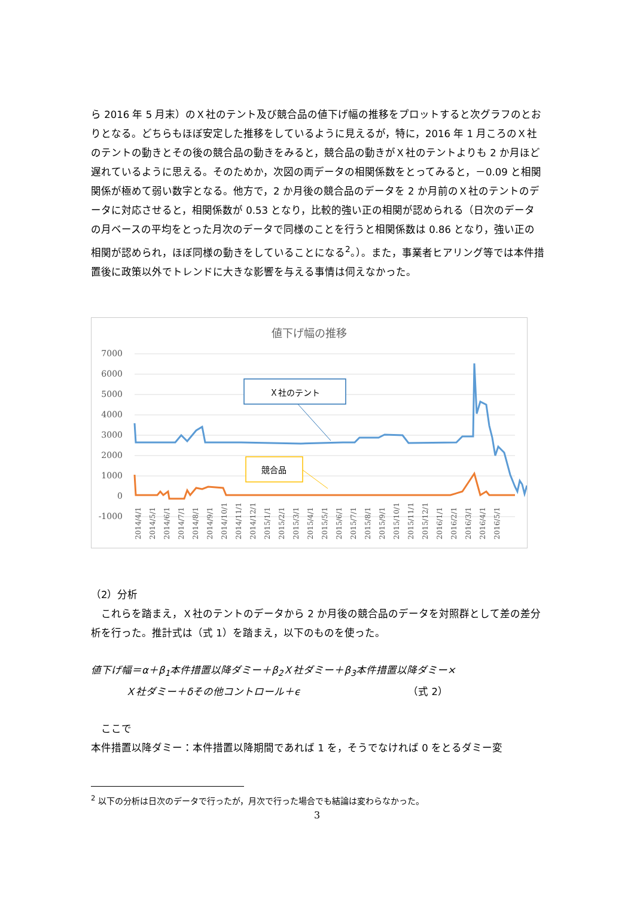ら 2016 年 5 月末）のＸ社のテント及び競合品の値下げ幅の推移をプロットすると次グラフのとおりとなる。どちらもほぼ安定した推移をしているように見えるが，特に，2016 年 1 月ころのＸ社のテントの動きとその後の競合品の動きをみると，競合品の動きがＸ社のテントよりも 2 か月ほど遅れているように思える。そのためか，次図の両データの相関係数をとってみると，－0.09 と相関関係が極めて弱い数字となる。他方で，2 か月後の競合品のデータを 2 か月前のＸ社のテントのデータに対応させると，相関係数が 0.53 となり，比較的強い正の相関が認められる（日次のデータの月ベースの平均をとった月次のデータで同様のことを行うと相関係数は 0.86 となり，強い正の相関が認められ，ほぼ同様の動きをしていることになる<sup>2</sup>。）。また，事業者ヒアリング等では本件措置後に政策以外でトレンドに大きな影響を与える事情は伺えなかった。
値下げ幅の推移
7000
6000
5000
4000
3000
2000
1000
0
-1000
Ｘ社のテント
競合品
2014/4/1
2014/5/1
2014/6/1
2014/7/1
2014/8/1
2014/9/1
2014/10/1
2014/11/1
2014/12/1
2015/1/1
2015/2/1
2015/3/1
2015/4/1
2015/5/1
2015/6/1
2015/7/1
2015/8/1
2015/9/1
2015/10/1
2015/11/1
2015/12/1
2016/1/1
2016/2/1
2016/3/1
2016/4/1
2016/5/1
（2）分析
　これらを踏まえ，Ｘ社のテントのデータから 2 か月後の競合品のデータを対照群として差の差分析を行った。推計式は（式 1）を踏まえ，以下のものを使った。
値下げ幅＝α＋β<sub>1</sub>本件措置以降ダミー＋β<sub>2</sub>Ｘ社ダミー＋β<sub>3</sub>本件措置以降ダミー×
Ｘ社ダミー＋δその他コントロール＋ϵ （式 2）
　ここで
本件措置以降ダミー：本件措置以降期間であれば 1 を，そうでなければ 0 をとるダミー変
<sup>2</sup> 以下の分析は日次のデータで行ったが，月次で行った場合でも結論は変わらなかった。
3